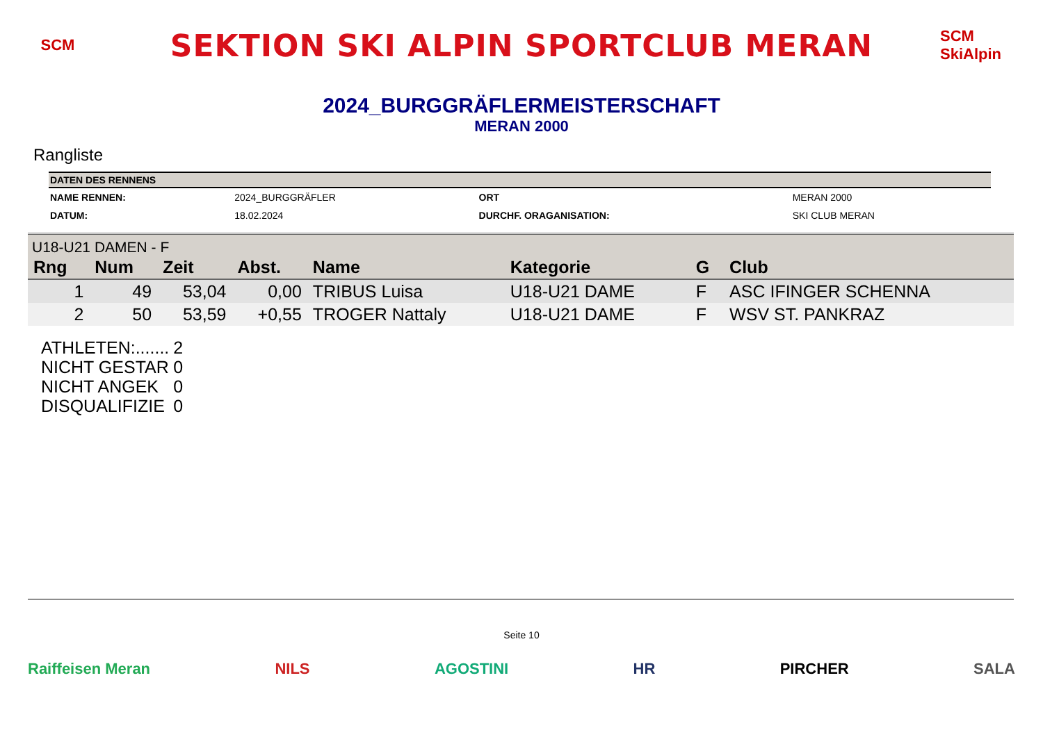SCM
SEKTION SKI ALPIN SPORTCLUB MERAN
SCM SkiAlpin
2024_BURGGRÄFLERMEISTERSCHAFT
MERAN 2000
Rangliste
| DATEN DES RENNENS | | | |
| --- | --- | --- | --- |
| NAME RENNEN: | 2024_BURGGRÄFLER | ORT | MERAN 2000 |
| DATUM: | 18.02.2024 | DURCHF. ORAGANISATION: | SKI CLUB MERAN |
| U18-U21 DAMEN - F | | | | | | | |
| Rng | Num | Zeit | Abst. | Name | Kategorie | G | Club |
| 1 | 49 | 53,04 | 0,00 | TRIBUS Luisa | U18-U21 DAME | F | ASC IFINGER SCHENNA |
| 2 | 50 | 53,59 | +0,55 | TROGER Nattaly | U18-U21 DAME | F | WSV ST. PANKRAZ |
| ATHLETEN:....... | 2 |
| NICHT GESTAR | 0 |
| NICHT ANGEK | 0 |
| DISQUALIFIZIE | 0 |
Seite 10
Raiffeisen Meran NILS AGOSTINI HR PIRCHER SALA